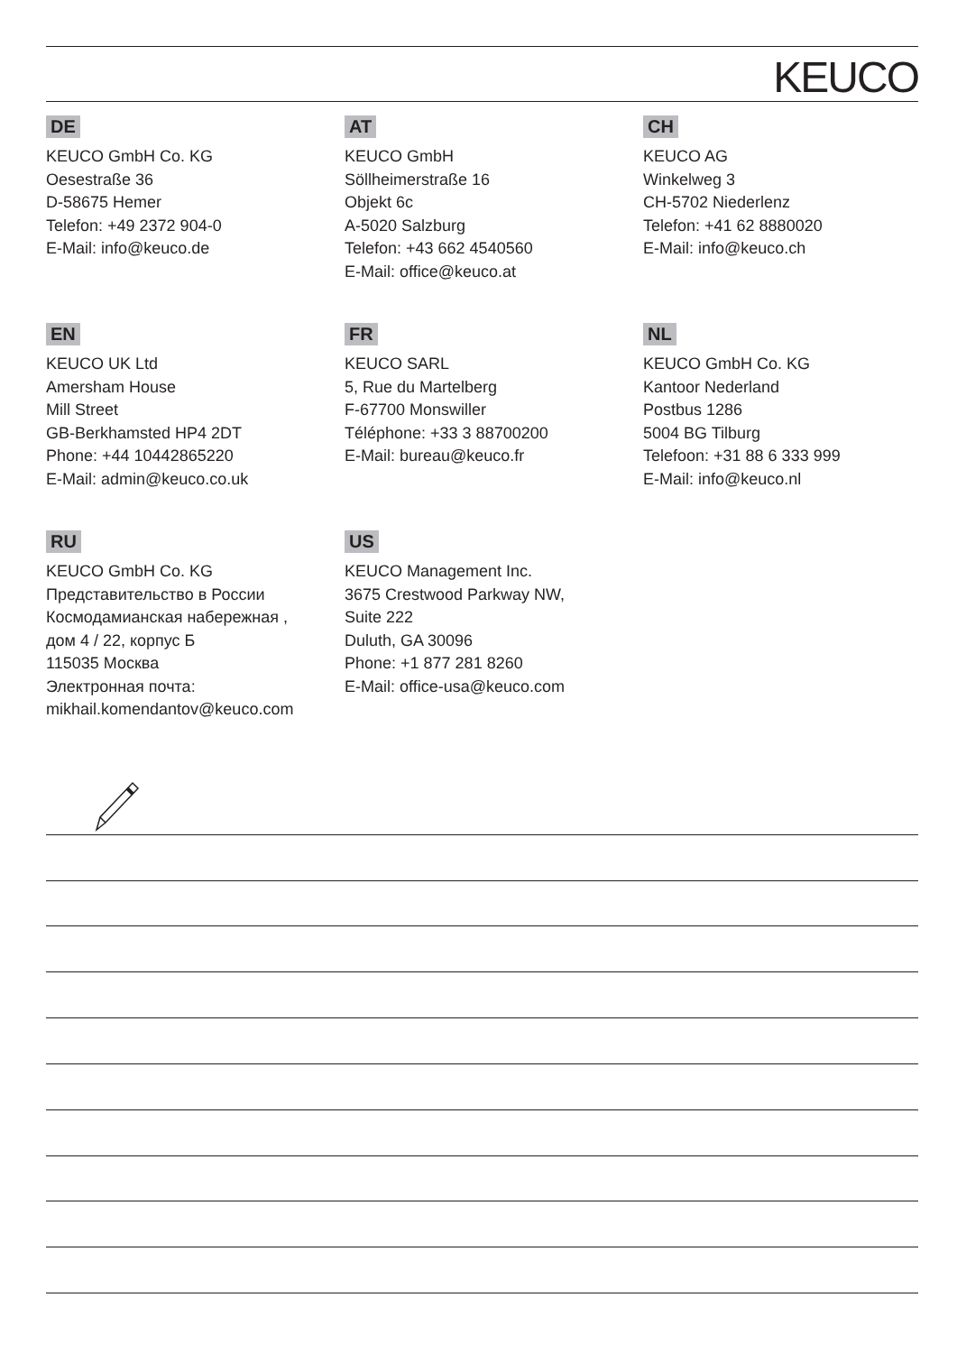KEUCO
DE
KEUCO GmbH Co. KG
Oesestraße 36
D-58675 Hemer
Telefon: +49 2372 904-0
E-Mail: info@keuco.de
AT
KEUCO GmbH
Söllheimerstraße 16
Objekt 6c
A-5020 Salzburg
Telefon: +43 662 4540560
E-Mail: office@keuco.at
CH
KEUCO AG
Winkelweg 3
CH-5702 Niederlenz
Telefon: +41 62 8880020
E-Mail: info@keuco.ch
EN
KEUCO UK Ltd
Amersham House
Mill Street
GB-Berkhamsted HP4 2DT
Phone: +44 10442865220
E-Mail: admin@keuco.co.uk
FR
KEUCO SARL
5, Rue du Martelberg
F-67700 Monswiller
Téléphone: +33 3 88700200
E-Mail: bureau@keuco.fr
NL
KEUCO GmbH Co. KG
Kantoor Nederland
Postbus 1286
5004 BG Tilburg
Telefoon: +31 88 6 333 999
E-Mail: info@keuco.nl
RU
KEUCO GmbH Co. KG
Представительство в России
Космодамианская набережная ,
дом 4 / 22, корпус Б
115035 Москва
Электронная почта:
mikhail.komendantov@keuco.com
US
KEUCO Management Inc.
3675 Crestwood Parkway NW,
Suite 222
Duluth, GA 30096
Phone: +1 877 281 8260
E-Mail: office-usa@keuco.com